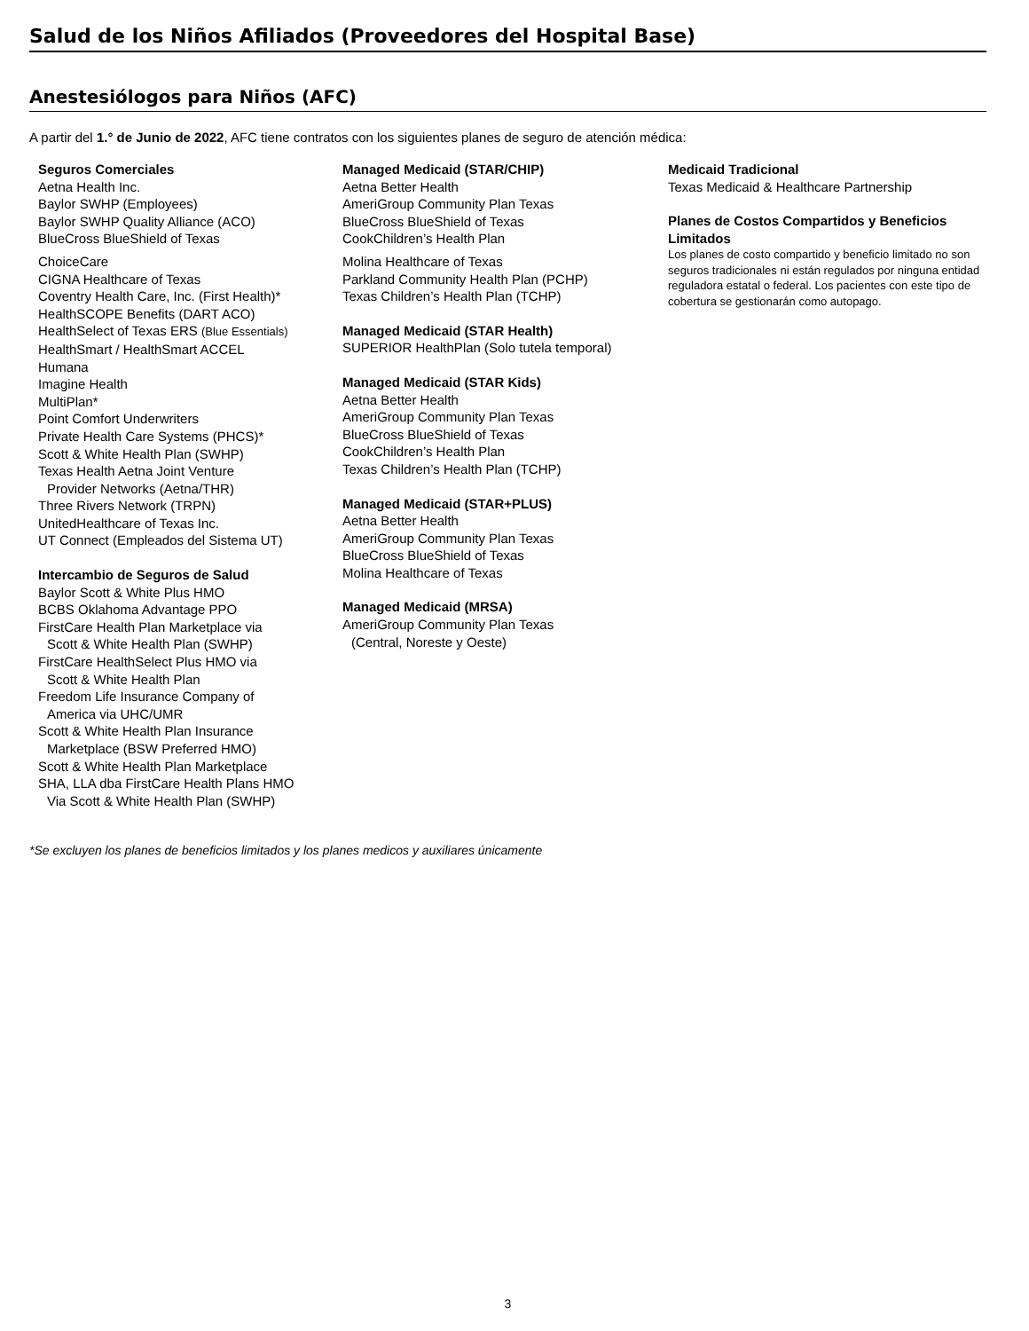Salud de los Niños Afiliados (Proveedores del Hospital Base)
Anestesiólogos para Niños (AFC)
A partir del 1.° de Junio de 2022, AFC tiene contratos con los siguientes planes de seguro de atención médica:
Seguros Comerciales
Aetna Health Inc.
Baylor SWHP (Employees)
Baylor SWHP Quality Alliance (ACO)
BlueCross BlueShield of Texas
ChoiceCare
CIGNA Healthcare of Texas
Coventry Health Care, Inc. (First Health)*
HealthSCOPE Benefits (DART ACO)
HealthSelect of Texas ERS (Blue Essentials)
HealthSmart / HealthSmart ACCEL
Humana
Imagine Health
MultiPlan*
Point Comfort Underwriters
Private Health Care Systems (PHCS)*
Scott & White Health Plan (SWHP)
Texas Health Aetna Joint Venture
Provider Networks (Aetna/THR)
Three Rivers Network (TRPN)
UnitedHealthcare of Texas Inc.
UT Connect (Empleados del Sistema UT)
Intercambio de Seguros de Salud
Baylor Scott & White Plus HMO
BCBS Oklahoma Advantage PPO
FirstCare Health Plan Marketplace via
Scott & White Health Plan (SWHP)
FirstCare HealthSelect Plus HMO via
Scott & White Health Plan
Freedom Life Insurance Company of
America via UHC/UMR
Scott & White Health Plan Insurance
Marketplace (BSW Preferred HMO)
Scott & White Health Plan Marketplace
SHA, LLA dba FirstCare Health Plans HMO
Via Scott & White Health Plan (SWHP)
Managed Medicaid (STAR/CHIP)
Aetna Better Health
AmeriGroup Community Plan Texas
BlueCross BlueShield of Texas
CookChildren’s Health Plan
Molina Healthcare of Texas
Parkland Community Health Plan (PCHP)
Texas Children’s Health Plan (TCHP)
Managed Medicaid (STAR Health)
SUPERIOR HealthPlan (Solo tutela temporal)
Managed Medicaid (STAR Kids)
Aetna Better Health
AmeriGroup Community Plan Texas
BlueCross BlueShield of Texas
CookChildren’s Health Plan
Texas Children’s Health Plan (TCHP)
Managed Medicaid (STAR+PLUS)
Aetna Better Health
AmeriGroup Community Plan Texas
BlueCross BlueShield of Texas
Molina Healthcare of Texas
Managed Medicaid (MRSA)
AmeriGroup Community Plan Texas
(Central, Noreste y Oeste)
Medicaid Tradicional
Texas Medicaid & Healthcare Partnership
Planes de Costos Compartidos y Beneficios Limitados
Los planes de costo compartido y beneficio limitado no son seguros tradicionales ni están regulados por ninguna entidad reguladora estatal o federal. Los pacientes con este tipo de cobertura se gestionarán como autopago.
*Se excluyen los planes de beneficios limitados y los planes medicos y auxiliares únicamente
3